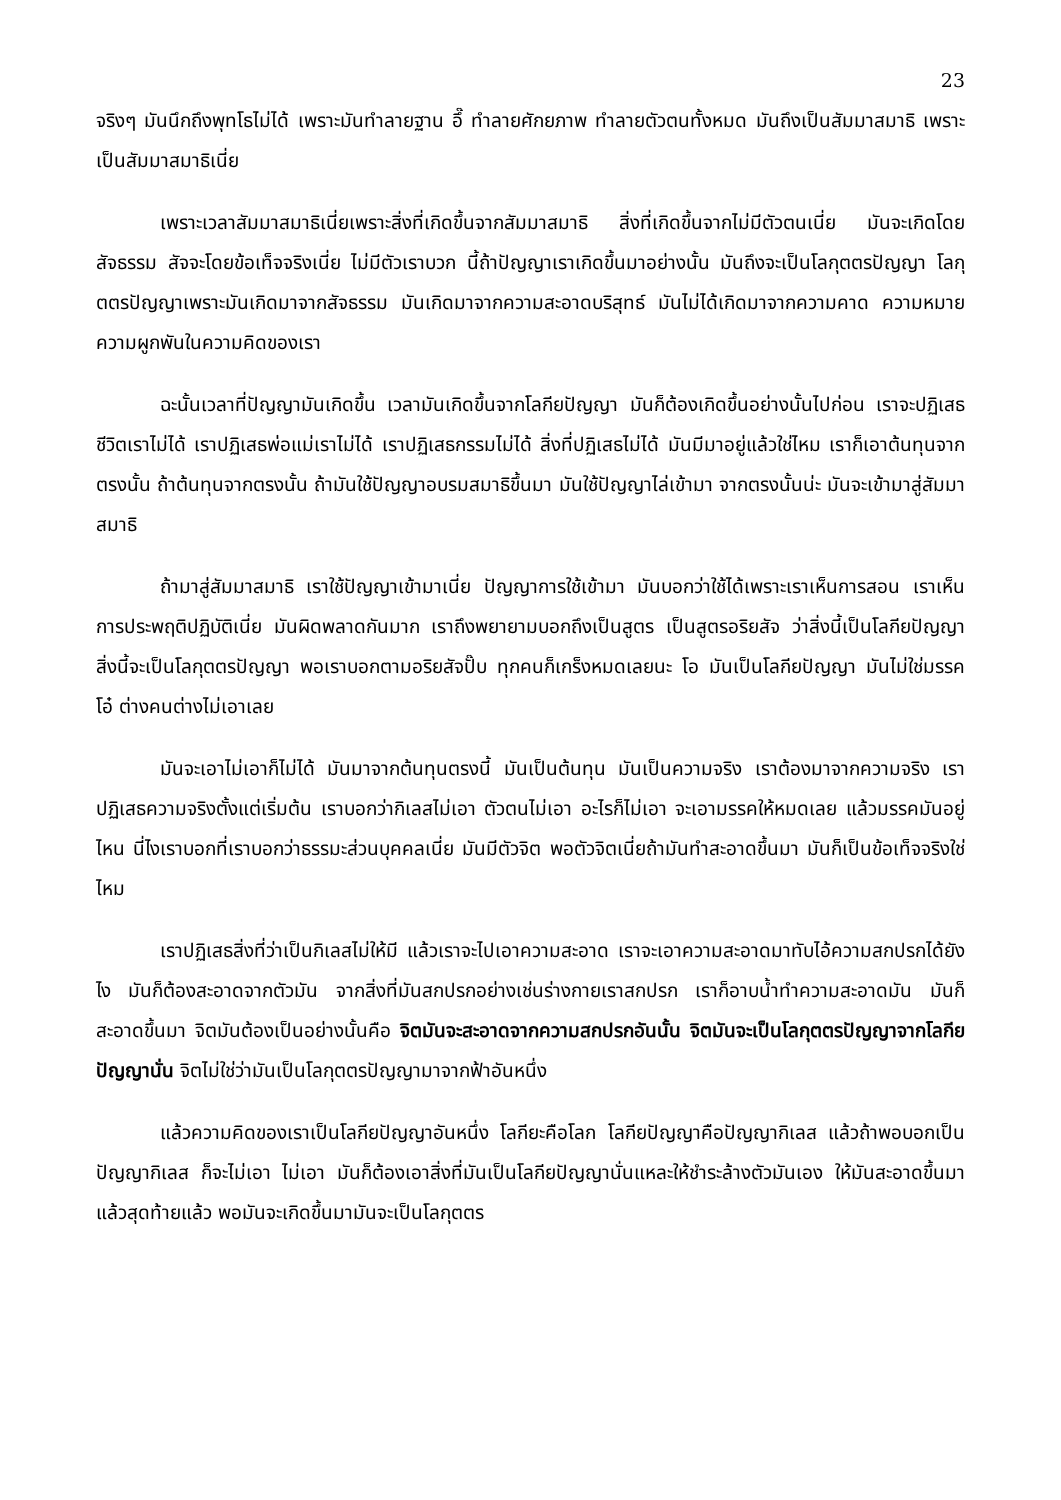23
จริงๆ มันนึกถึงพุทโธไม่ได้ เพราะมันทำลายฐาน อึ๊ ทำลายศักยภาพ ทำลายตัวตนทั้งหมด มันถึงเป็นสัมมาสมาธิ เพราะเป็นสัมมาสมาธิเนี่ย
เพราะเวลาสัมมาสมาธิเนี่ยเพราะสิ่งที่เกิดขึ้นจากสัมมาสมาธิ สิ่งที่เกิดขึ้นจากไม่มีตัวตนเนี่ย มันจะเกิดโดยสัจธรรม สัจจะโดยข้อเท็จจริงเนี่ย ไม่มีตัวเราบวก นี้ถ้าปัญญาเราเกิดขึ้นมาอย่างนั้น มันถึงจะเป็นโลกุตตรปัญญา โลกุตตรปัญญาเพราะมันเกิดมาจากสัจธรรม มันเกิดมาจากความสะอาดบริสุทธ์ มันไม่ได้เกิดมาจากความคาด ความหมาย ความผูกพันในความคิดของเรา
ฉะนั้นเวลาที่ปัญญามันเกิดขึ้น เวลามันเกิดขึ้นจากโลกียปัญญา มันก็ต้องเกิดขึ้นอย่างนั้นไปก่อน เราจะปฏิเสธชีวิตเราไม่ได้ เราปฏิเสธพ่อแม่เราไม่ได้ เราปฏิเสธกรรมไม่ได้ สิ่งที่ปฏิเสธไม่ได้ มันมีมาอยู่แล้วใช่ไหม เราก็เอาต้นทุนจากตรงนั้น ถ้าต้นทุนจากตรงนั้น ถ้ามันใช้ปัญญาอบรมสมาธิขึ้นมา มันใช้ปัญญาไล่เข้ามา จากตรงนั้นน่ะ มันจะเข้ามาสู่สัมมาสมาธิ
ถ้ามาสู่สัมมาสมาธิ เราใช้ปัญญาเข้ามาเนี่ย ปัญญาการใช้เข้ามา มันบอกว่าใช้ได้เพราะเราเห็นการสอน เราเห็นการประพฤติปฏิบัติเนี่ย มันผิดพลาดกันมาก เราถึงพยายามบอกถึงเป็นสูตร เป็นสูตรอริยสัจ ว่าสิ่งนี้เป็นโลกียปัญญา สิ่งนี้จะเป็นโลกุตตรปัญญา พอเราบอกตามอริยสัจปั๊บ ทุกคนก็เกร็งหมดเลยนะ โอ มันเป็นโลกียปัญญา มันไม่ใช่มรรค โอ๋ ต่างคนต่างไม่เอาเลย
มันจะเอาไม่เอาก็ไม่ได้ มันมาจากต้นทุนตรงนี้ มันเป็นต้นทุน มันเป็นความจริง เราต้องมาจากความจริง เราปฏิเสธความจริงตั้งแต่เริ่มต้น เราบอกว่ากิเลสไม่เอา ตัวตนไม่เอา อะไรก็ไม่เอา จะเอามรรคให้หมดเลย แล้วมรรคมันอยู่ไหน นี่ไงเราบอกที่เราบอกว่าธรรมะส่วนบุคคลเนี่ย มันมีตัวจิต พอตัวจิตเนี่ยถ้ามันทำสะอาดขึ้นมา มันก็เป็นข้อเท็จจริงใช่ไหม
เราปฏิเสธสิ่งที่ว่าเป็นกิเลสไม่ให้มี แล้วเราจะไปเอาความสะอาด เราจะเอาความสะอาดมาทับไอ้ความสกปรกได้ยังไง มันก็ต้องสะอาดจากตัวมัน จากสิ่งที่มันสกปรกอย่างเช่นร่างกายเราสกปรก เราก็อาบน้ำทำความสะอาดมัน มันก็สะอาดขึ้นมา จิตมันต้องเป็นอย่างนั้นคือ จิตมันจะสะอาดจากความสกปรกอันนั้น จิตมันจะเป็นโลกุตตรปัญญาจากโลกียปัญญานั่น จิตไม่ใช่ว่ามันเป็นโลกุตตรปัญญามาจากฟ้าอันหนึ่ง
แล้วความคิดของเราเป็นโลกียปัญญาอันหนึ่ง โลกียะคือโลก โลกียปัญญาคือปัญญากิเลส แล้วถ้าพอบอกเป็นปัญญากิเลส ก็จะไม่เอา ไม่เอา มันก็ต้องเอาสิ่งที่มันเป็นโลกียปัญญานั่นแหละให้ชำระล้างตัวมันเอง ให้มันสะอาดขึ้นมา แล้วสุดท้ายแล้ว พอมันจะเกิดขึ้นมามันจะเป็นโลกุตตร